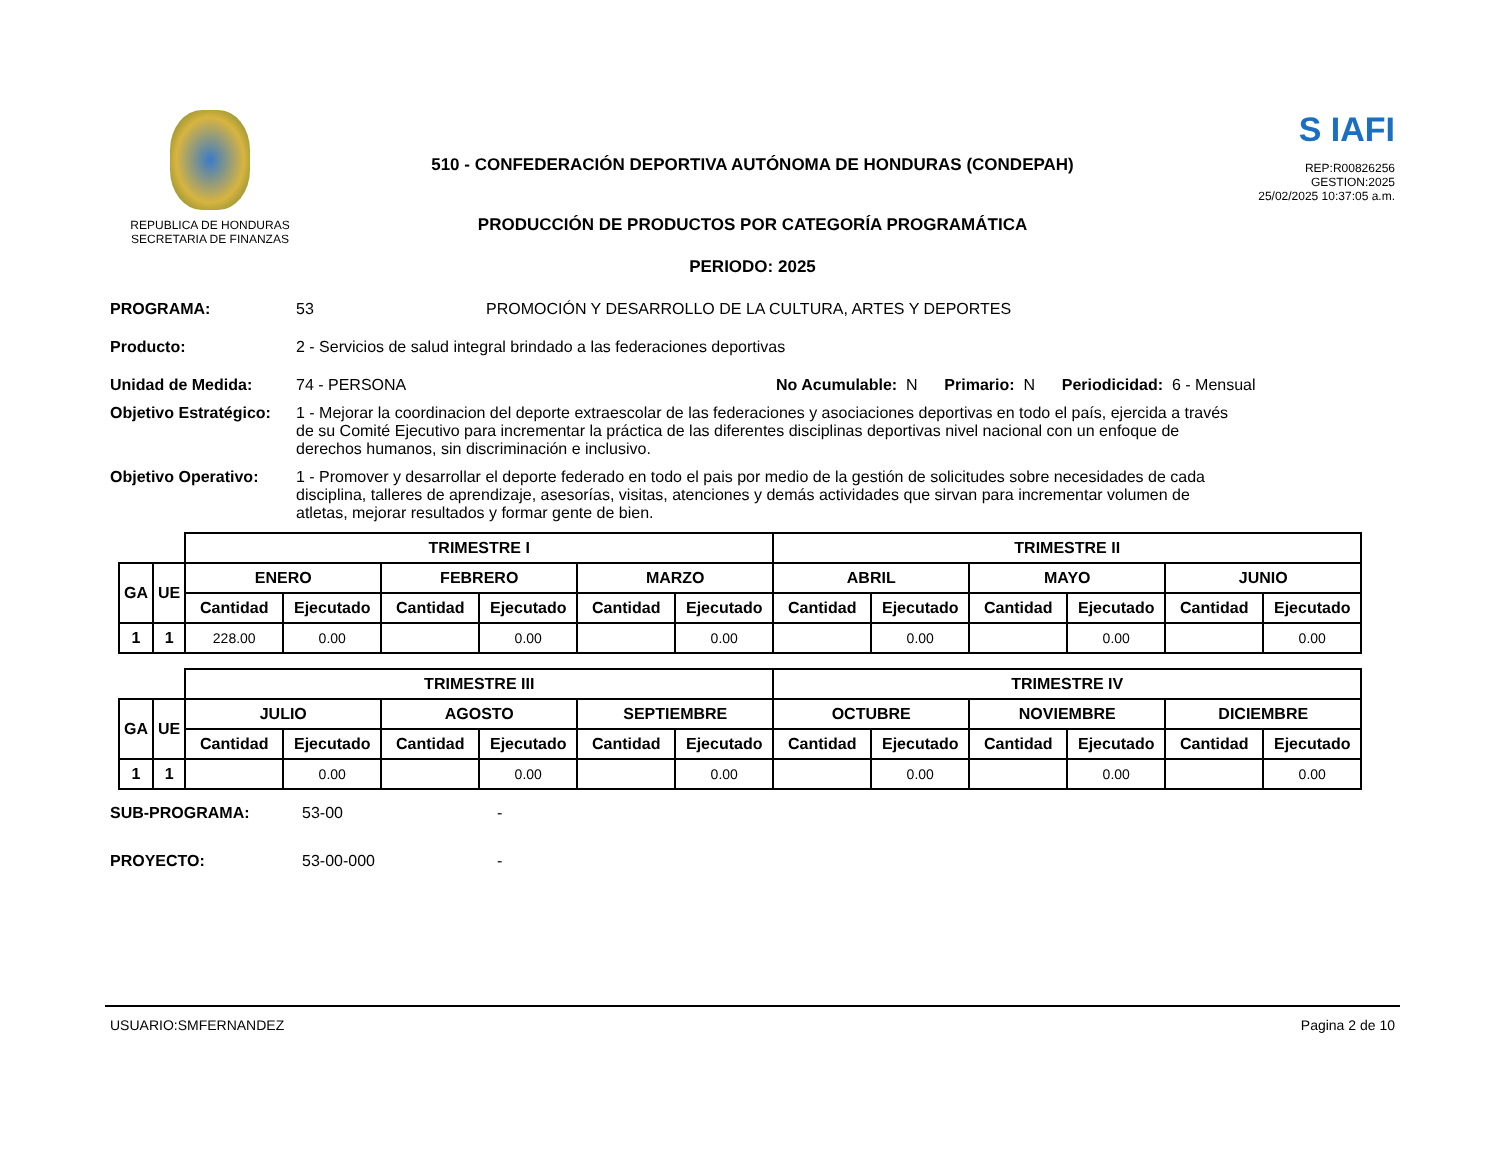REPUBLICA DE HONDURAS
SECRETARIA DE FINANZAS
510 - CONFEDERACIÓN DEPORTIVA AUTÓNOMA DE HONDURAS (CONDEPAH)
PRODUCCIÓN DE PRODUCTOS POR CATEGORÍA PROGRAMÁTICA
PERIODO: 2025
S IAFI
REP:R00826256
GESTION:2025
25/02/2025 10:37:05 a.m.
PROGRAMA: 53 PROMOCIÓN Y DESARROLLO DE LA CULTURA, ARTES Y DEPORTES
Producto: 2 - Servicios de salud integral brindado a las federaciones deportivas
Unidad de Medida: 74 - PERSONA No Acumulable: N Primario: N Periodicidad: 6 - Mensual
Objetivo Estratégico: 1 - Mejorar la coordinacion del deporte extraescolar de las federaciones y asociaciones deportivas en todo el país, ejercida a través de su Comité Ejecutivo para incrementar la práctica de las diferentes disciplinas deportivas nivel nacional con un enfoque de derechos humanos, sin discriminación e inclusivo.
Objetivo Operativo: 1 - Promover y desarrollar el deporte federado en todo el pais por medio de la gestión de solicitudes sobre necesidades de cada disciplina, talleres de aprendizaje, asesorías, visitas, atenciones y demás actividades que sirvan para incrementar volumen de atletas, mejorar resultados y formar gente de bien.
| | | TRIMESTRE I | | | | | | TRIMESTRE II | | | | | |
| --- | --- | --- | --- | --- | --- | --- | --- | --- | --- | --- | --- | --- | --- |
| GA | UE | ENERO | | FEBRERO | | MARZO | | ABRIL | | MAYO | | JUNIO | |
| | | Cantidad | Ejecutado | Cantidad | Ejecutado | Cantidad | Ejecutado | Cantidad | Ejecutado | Cantidad | Ejecutado | Cantidad | Ejecutado |
| 1 | 1 | 228.00 | 0.00 | | 0.00 | | 0.00 | | 0.00 | | 0.00 | | 0.00 |
| | | TRIMESTRE III | | | | | | TRIMESTRE IV | | | | | |
| --- | --- | --- | --- | --- | --- | --- | --- | --- | --- | --- | --- | --- | --- |
| GA | UE | JULIO | | AGOSTO | | SEPTIEMBRE | | OCTUBRE | | NOVIEMBRE | | DICIEMBRE | |
| | | Cantidad | Ejecutado | Cantidad | Ejecutado | Cantidad | Ejecutado | Cantidad | Ejecutado | Cantidad | Ejecutado | Cantidad | Ejecutado |
| 1 | 1 | | 0.00 | | 0.00 | | 0.00 | | 0.00 | | 0.00 | | 0.00 |
SUB-PROGRAMA: 53-00 -
PROYECTO: 53-00-000 -
USUARIO:SMFERNANDEZ Pagina 2 de 10